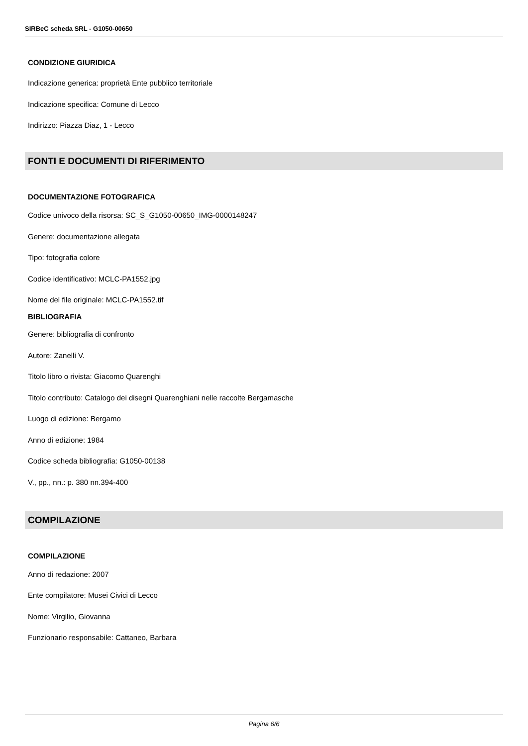SIRBeC scheda SRL - G1050-00650
CONDIZIONE GIURIDICA
Indicazione generica: proprietà Ente pubblico territoriale
Indicazione specifica: Comune di Lecco
Indirizzo: Piazza Diaz, 1 - Lecco
FONTI E DOCUMENTI DI RIFERIMENTO
DOCUMENTAZIONE FOTOGRAFICA
Codice univoco della risorsa: SC_S_G1050-00650_IMG-0000148247
Genere: documentazione allegata
Tipo: fotografia colore
Codice identificativo: MCLC-PA1552.jpg
Nome del file originale: MCLC-PA1552.tif
BIBLIOGRAFIA
Genere: bibliografia di confronto
Autore: Zanelli V.
Titolo libro o rivista: Giacomo Quarenghi
Titolo contributo: Catalogo dei disegni Quarenghiani nelle raccolte Bergamasche
Luogo di edizione: Bergamo
Anno di edizione: 1984
Codice scheda bibliografia: G1050-00138
V., pp., nn.: p. 380 nn.394-400
COMPILAZIONE
COMPILAZIONE
Anno di redazione: 2007
Ente compilatore: Musei Civici di Lecco
Nome: Virgilio, Giovanna
Funzionario responsabile: Cattaneo, Barbara
Pagina 6/6